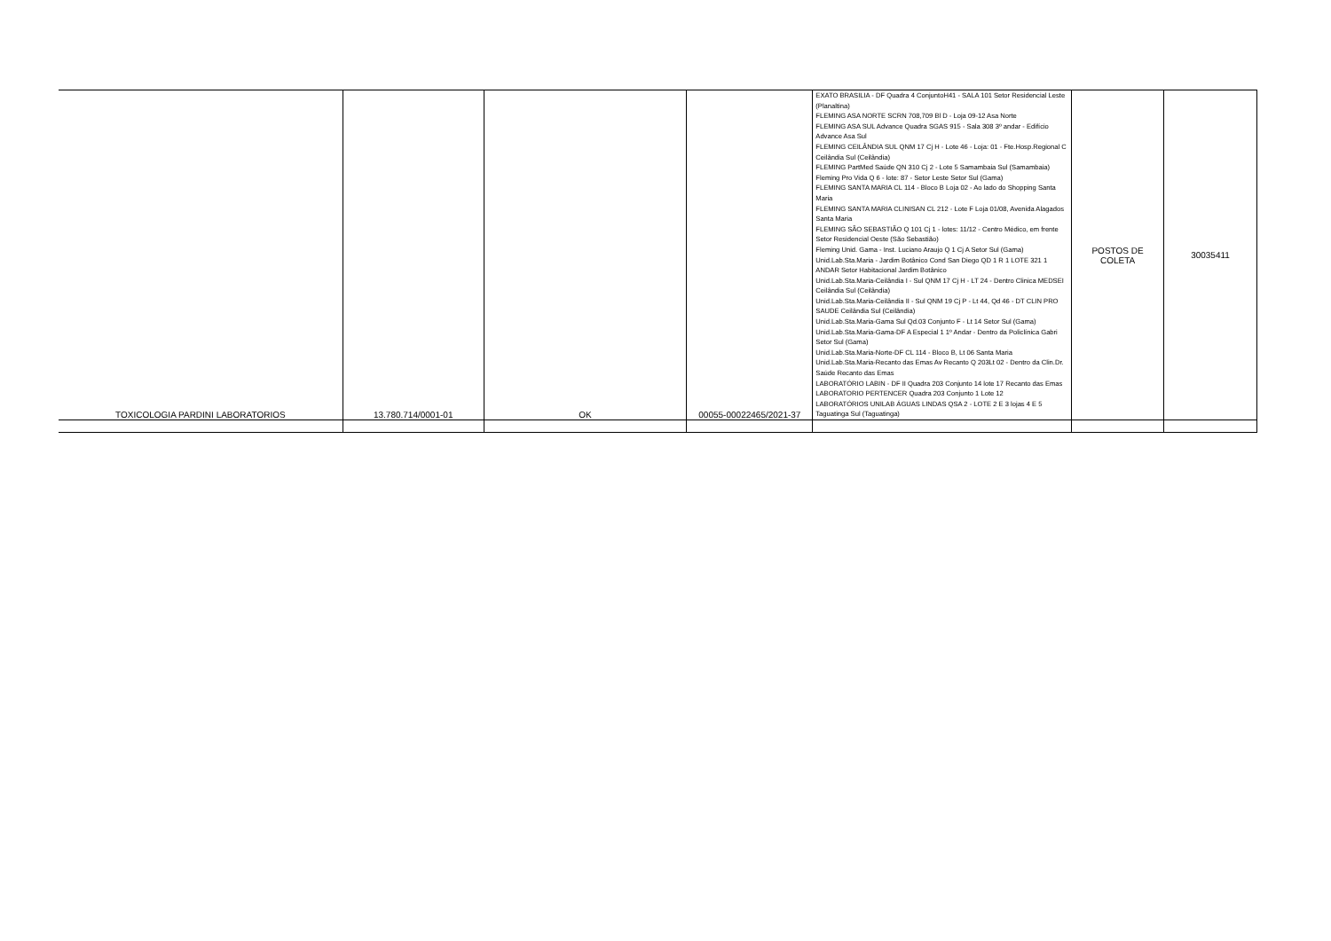| TOXICOLOGIA PARDINI LABORATORIOS | 13.780.714/0001-01 | OK | 00055-00022465/2021-37 | EXATO BRASILIA - DF Quadra 4 ConjuntoH41 - SALA 101 Setor Residencial Leste (Planaltina) FLEMING ASA NORTE SCRN 708,709 Bl D - Loja 09-12 Asa Norte FLEMING ASA SUL Advance Quadra SGAS 915 - Sala 308 3º andar - Edifício Advance Asa Sul FLEMING CEILÂNDIA SUL QNM 17 Cj H - Lote 46 - Loja: 01 - Fte.Hosp.Regional C Ceilândia Sul (Ceilândia) FLEMING PartMed Saúde QN 310 Cj 2 - Lote 5 Samambaia Sul (Samambaia) Fleming Pro Vida Q 6 - lote: 87 - Setor Leste Setor Sul (Gama) FLEMING SANTA MARIA CL 114 - Bloco B Loja 02 - Ao lado do Shopping Santa Maria FLEMING SANTA MARIA CLINISAN CL 212 - Lote F Loja 01/08, Avenida Alagados Santa Maria FLEMING SÃO SEBASTIÃO Q 101 Cj 1 - lotes: 11/12 - Centro Médico, em frente Setor Residencial Oeste (São Sebastião) Fleming Unid. Gama - Inst. Luciano Araujo Q 1 Cj A Setor Sul (Gama) Unid.Lab.Sta.Maria - Jardim Botânico Cond San Diego QD 1 R 1 LOTE 321 1 ANDAR Setor Habitacional Jardim Botânico Unid.Lab.Sta.Maria-Ceilândia I - Sul QNM 17 Cj H - LT 24 - Dentro Clinica MEDSEI Ceilândia Sul (Ceilândia) Unid.Lab.Sta.Maria-Ceilândia II - Sul QNM 19 Cj P - Lt 44, Qd 46 - DT CLIN PRO SAUDE Ceilândia Sul (Ceilândia) Unid.Lab.Sta.Maria-Gama Sul Qd.03 Conjunto F - Lt 14 Setor Sul (Gama) Unid.Lab.Sta.Maria-Gama-DF A Especial 1 1º Andar - Dentro da Policlínica Gabri Setor Sul (Gama) Unid.Lab.Sta.Maria-Norte-DF CL 114 - Bloco B, Lt 06 Santa Maria Unid.Lab.Sta.Maria-Recanto das Emas Av Recanto Q 203Lt 02 - Dentro da Clin.Dr. Saúde Recanto das Emas LABORATÓRIO LABIN - DF II Quadra 203 Conjunto 14 lote 17 Recanto das Emas LABORATORIO PERTENCER Quadra 203 Conjunto 1 Lote 12 LABORATÓRIOS UNILAB ÁGUAS LINDAS QSA 2 - LOTE 2 E 3 lojas 4 E 5 Taguatinga Sul (Taguatinga) | POSTOS DE COLETA | 30035411 |